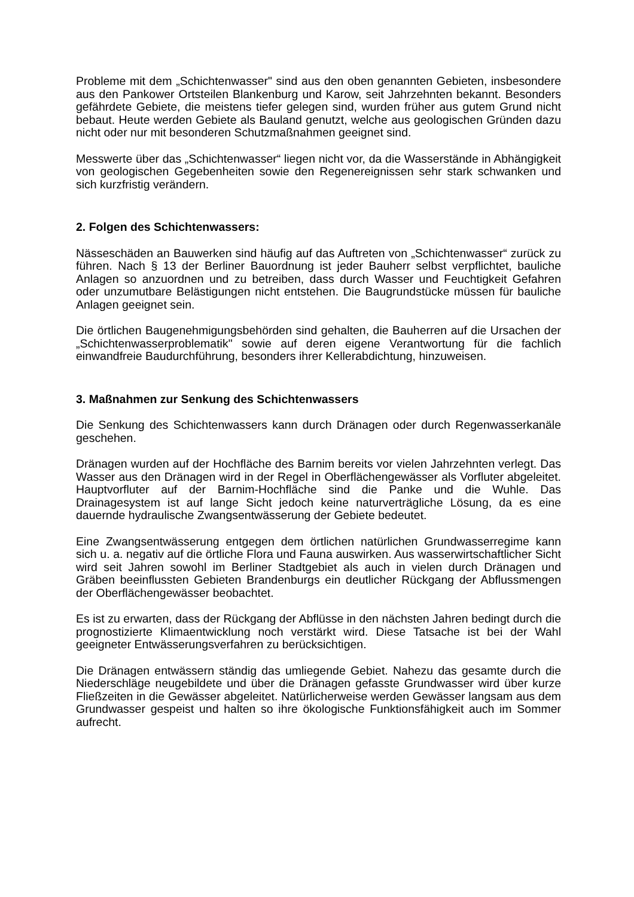Probleme mit dem „Schichtenwasser" sind aus den oben genannten Gebieten, insbesondere aus den Pankower Ortsteilen Blankenburg und Karow, seit Jahrzehnten bekannt. Besonders gefährdete Gebiete, die meistens tiefer gelegen sind, wurden früher aus gutem Grund nicht bebaut. Heute werden Gebiete als Bauland genutzt, welche aus geologischen Gründen dazu nicht oder nur mit besonderen Schutzmaßnahmen geeignet sind.
Messwerte über das „Schichtenwasser“ liegen nicht vor, da die Wasserstände in Abhängigkeit von geologischen Gegebenheiten sowie den Regenereignissen sehr stark schwanken und sich kurzfristig verändern.
2. Folgen des Schichtenwassers:
Nässeschäden an Bauwerken sind häufig auf das Auftreten von „Schichtenwasser“ zurück zu führen. Nach § 13 der Berliner Bauordnung ist jeder Bauherr selbst verpflichtet, bauliche Anlagen so anzuordnen und zu betreiben, dass durch Wasser und Feuchtigkeit Gefahren oder unzumutbare Belästigungen nicht entstehen. Die Baugrundstücke müssen für bauliche Anlagen geeignet sein.
Die örtlichen Baugenehmigungsbehörden sind gehalten, die Bauherren auf die Ursachen der „Schichtenwasserproblematik" sowie auf deren eigene Verantwortung für die fachlich einwandfreie Baudurchführung, besonders ihrer Kellerabdichtung, hinzuweisen.
3. Maßnahmen zur Senkung des Schichtenwassers
Die Senkung des Schichtenwassers kann durch Dränagen oder durch Regenwasserkanäle geschehen.
Dränagen wurden auf der Hochfläche des Barnim bereits vor vielen Jahrzehnten verlegt. Das Wasser aus den Dränagen wird in der Regel in Oberflächengewässer als Vorfluter abgeleitet. Hauptvorfluter auf der Barnim-Hochfläche sind die Panke und die Wuhle. Das Drainagesystem ist auf lange Sicht jedoch keine naturverträgliche Lösung, da es eine dauernde hydraulische Zwangsentwässerung der Gebiete bedeutet.
Eine Zwangsentwässerung entgegen dem örtlichen natürlichen Grundwasserregime kann sich u. a. negativ auf die örtliche Flora und Fauna auswirken. Aus wasserwirtschaftlicher Sicht wird seit Jahren sowohl im Berliner Stadtgebiet als auch in vielen durch Dränagen und Gräben beeinflussten Gebieten Brandenburgs ein deutlicher Rückgang der Abflussmengen der Oberflächengewässer beobachtet.
Es ist zu erwarten, dass der Rückgang der Abflüsse in den nächsten Jahren bedingt durch die prognostizierte Klimaentwicklung noch verstärkt wird. Diese Tatsache ist bei der Wahl geeigneter Entwässerungsverfahren zu berücksichtigen.
Die Dränagen entwässern ständig das umliegende Gebiet. Nahezu das gesamte durch die Niederschläge neugebildete und über die Dränagen gefasste Grundwasser wird über kurze Fließzeiten in die Gewässer abgeleitet. Natürlicherweise werden Gewässer langsam aus dem Grundwasser gespeist und halten so ihre ökologische Funktionsfähigkeit auch im Sommer aufrecht.